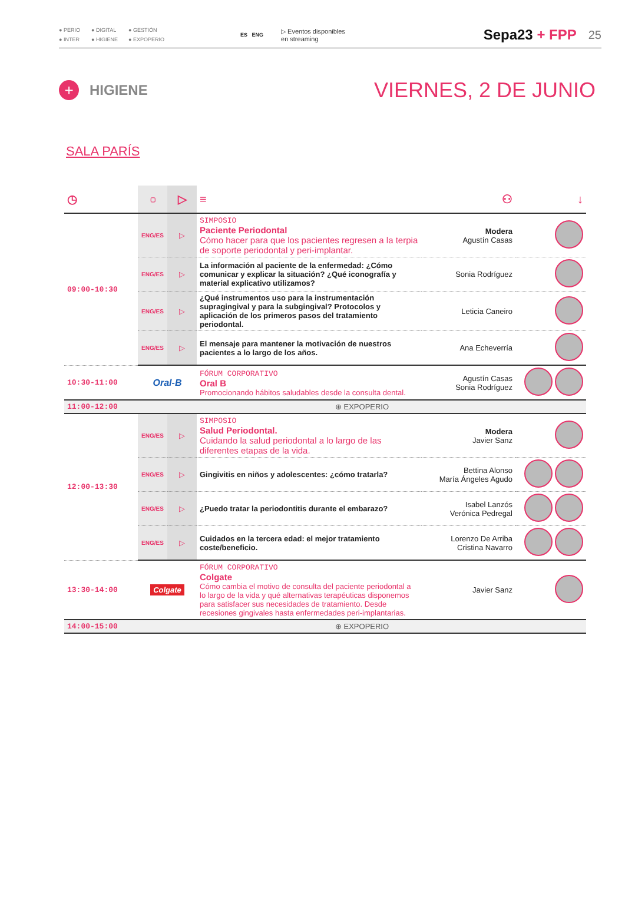● PERIO ● DIGITAL ● GESTIÓN ● INTER ● HIGIENE ● EXPOPERIO
ES ENG
▷ Eventos disponibles
en streaming
Sepa23 + FPP
25
+
HIGIENE
VIERNES, 2 DE JUNIO
SALA PARÍS
| ◷ | ▢ | ▷ | ≡ | ⚇ | ↓ |
| --- | --- | --- | --- | --- | --- |
| 09:00-10:30 | ENG/ES | ▷ | SIMPOSIO Paciente Periodontal Cómo hacer para que los pacientes regresen a la terpia de soporte periodontal y peri-implantar. | Modera Agustín Casas | |
| | ENG/ES | ▷ | La información al paciente de la enfermedad: ¿Cómo comunicar y explicar la situación? ¿Qué iconografía y material explicativo utilizamos? | Sonia Rodríguez | |
| | ENG/ES | ▷ | ¿Qué instrumentos uso para la instrumentación supragingival y para la subgingival? Protocolos y aplicación de los primeros pasos del tratamiento periodontal. | Leticia Caneiro | |
| | ENG/ES | ▷ | El mensaje para mantener la motivación de nuestros pacientes a lo largo de los años. | Ana Echeverría | |
| 10:30-11:00 | Oral-B | | FÓRUM CORPORATIVO Oral B Promocionando hábitos saludables desde la consulta dental. | Agustín Casas Sonia Rodríguez | |
| 11:00-12:00 | ⊕ EXPOPERIO | | | | |
| 12:00-13:30 | ENG/ES | ▷ | SIMPOSIO Salud Periodontal. Cuidando la salud periodontal a lo largo de las diferentes etapas de la vida. | Modera Javier Sanz | |
| | ENG/ES | ▷ | Gingivitis en niños y adolescentes: ¿cómo tratarla? | Bettina Alonso María Ángeles Agudo | |
| | ENG/ES | ▷ | ¿Puedo tratar la periodontitis durante el embarazo? | Isabel Lanzós Verónica Pedregal | |
| | ENG/ES | ▷ | Cuidados en la tercera edad: el mejor tratamiento coste/beneficio. | Lorenzo De Arriba Cristina Navarro | |
| 13:30-14:00 | Colgate | | FÓRUM CORPORATIVO Colgate Cómo cambia el motivo de consulta del paciente periodontal a lo largo de la vida y qué alternativas terapéuticas disponemos para satisfacer sus necesidades de tratamiento. Desde recesiones gingivales hasta enfermedades peri-implantarias. | Javier Sanz | |
| 14:00-15:00 | ⊕ EXPOPERIO | | | | |